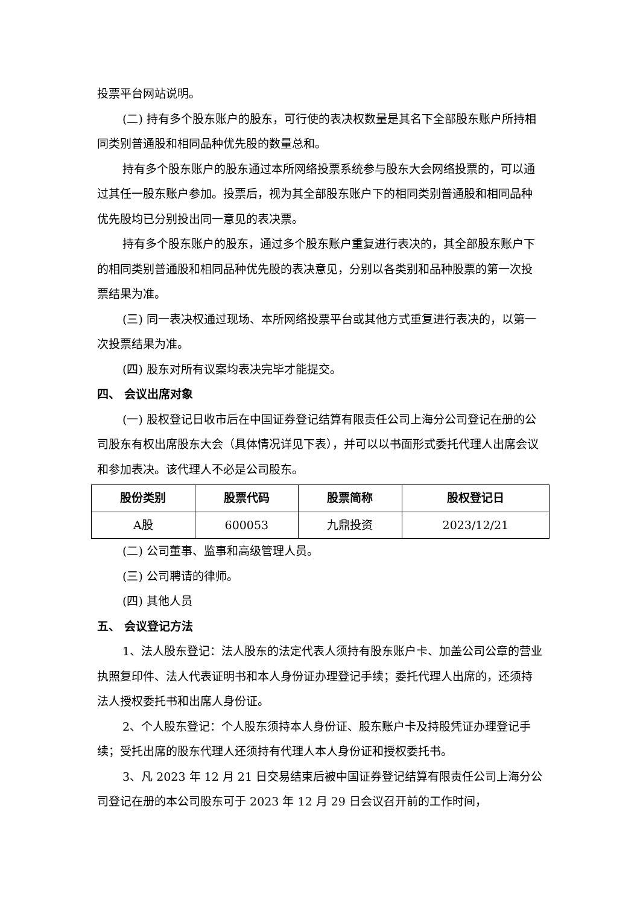投票平台网站说明。
(二) 持有多个股东账户的股东，可行使的表决权数量是其名下全部股东账户所持相同类别普通股和相同品种优先股的数量总和。
持有多个股东账户的股东通过本所网络投票系统参与股东大会网络投票的，可以通过其任一股东账户参加。投票后，视为其全部股东账户下的相同类别普通股和相同品种优先股均已分别投出同一意见的表决票。
持有多个股东账户的股东，通过多个股东账户重复进行表决的，其全部股东账户下的相同类别普通股和相同品种优先股的表决意见，分别以各类别和品种股票的第一次投票结果为准。
(三) 同一表决权通过现场、本所网络投票平台或其他方式重复进行表决的，以第一次投票结果为准。
(四) 股东对所有议案均表决完毕才能提交。
四、 会议出席对象
(一) 股权登记日收市后在中国证券登记结算有限责任公司上海分公司登记在册的公司股东有权出席股东大会（具体情况详见下表），并可以以书面形式委托代理人出席会议和参加表决。该代理人不必是公司股东。
| 股份类别 | 股票代码 | 股票简称 | 股权登记日 |
| --- | --- | --- | --- |
| A股 | 600053 | 九鼎投资 | 2023/12/21 |
(二) 公司董事、监事和高级管理人员。
(三) 公司聘请的律师。
(四) 其他人员
五、 会议登记方法
1、法人股东登记：法人股东的法定代表人须持有股东账户卡、加盖公司公章的营业执照复印件、法人代表证明书和本人身份证办理登记手续；委托代理人出席的，还须持法人授权委托书和出席人身份证。
2、个人股东登记：个人股东须持本人身份证、股东账户卡及持股凭证办理登记手续；受托出席的股东代理人还须持有代理人本人身份证和授权委托书。
3、凡 2023 年 12 月 21 日交易结束后被中国证券登记结算有限责任公司上海分公司登记在册的本公司股东可于 2023 年 12 月 29 日会议召开前的工作时间，